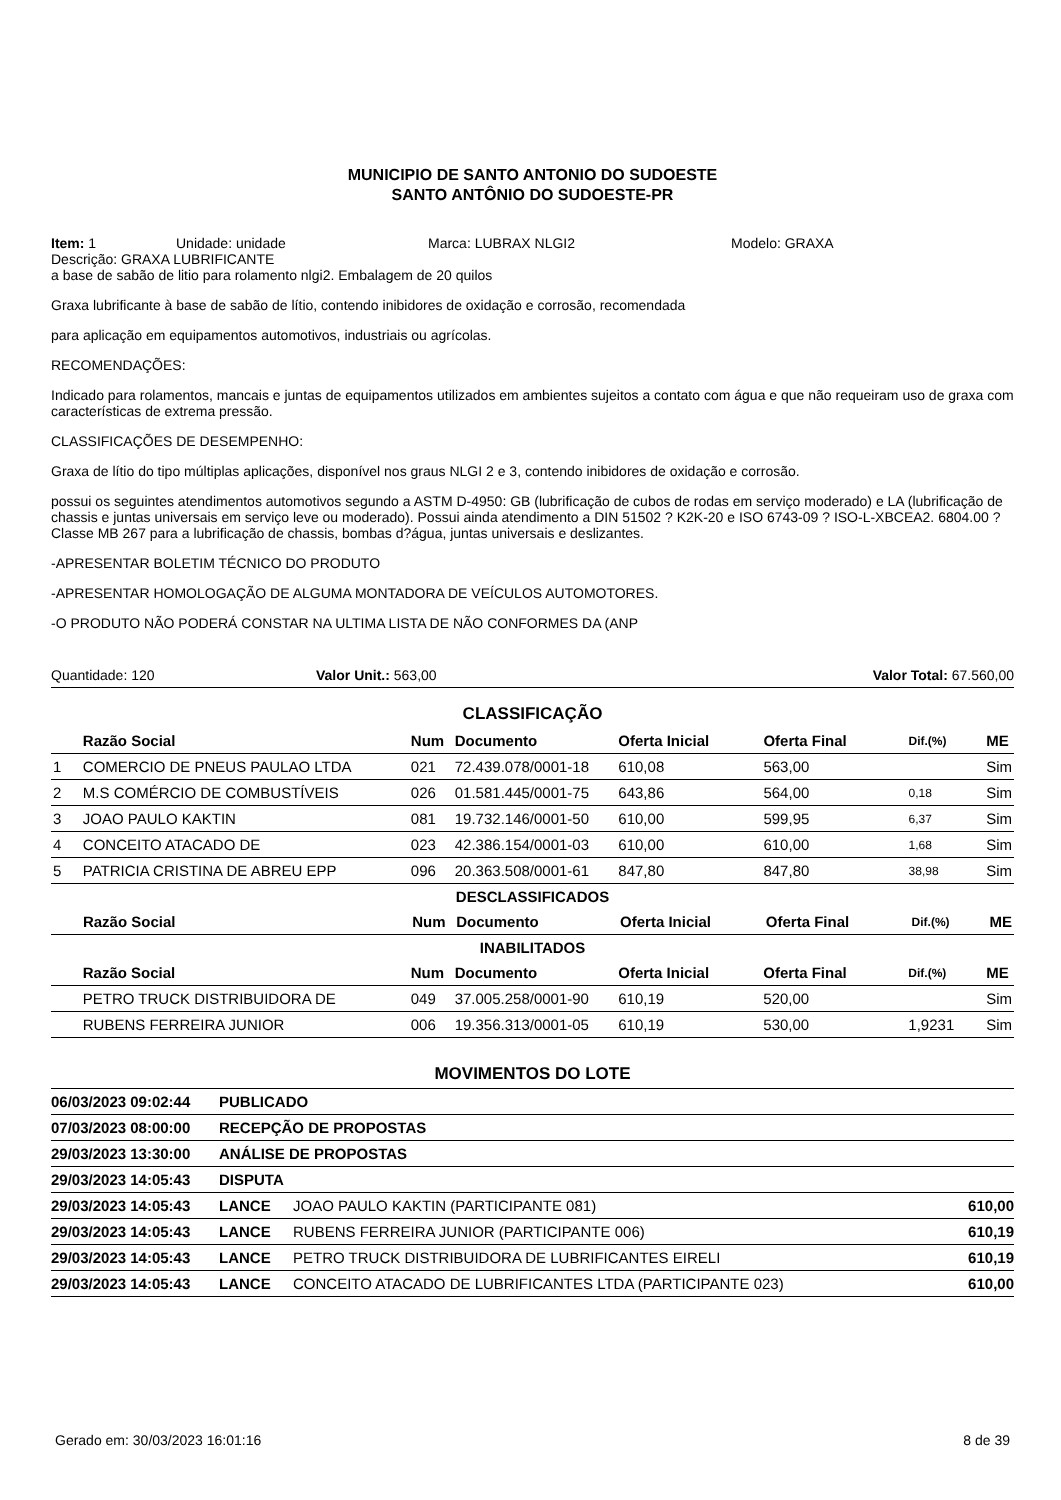MUNICIPIO DE SANTO ANTONIO DO SUDOESTE
SANTO ANTÔNIO DO SUDOESTE-PR
Item: 1 Unidade: unidade Marca: LUBRAX NLGI2 Modelo: GRAXA
Descrição: GRAXA LUBRIFICANTE
a base de sabão de litio para rolamento nlgi2. Embalagem de 20 quilos
Graxa lubrificante à base de sabão de lítio, contendo inibidores de oxidação e corrosão, recomendada
para aplicação em equipamentos automotivos, industriais ou agrícolas.
RECOMENDAÇÕES:
Indicado para rolamentos, mancais e juntas de equipamentos utilizados em ambientes sujeitos a contato com água e que não requeiram uso de graxa com características de extrema pressão.
CLASSIFICAÇÕES DE DESEMPENHO:
Graxa de lítio do tipo múltiplas aplicações, disponível nos graus NLGI 2 e 3, contendo inibidores de oxidação e corrosão.
possui os seguintes atendimentos automotivos segundo a ASTM D-4950: GB (lubrificação de cubos de rodas em serviço moderado) e LA (lubrificação de chassis e juntas universais em serviço leve ou moderado). Possui ainda atendimento a DIN 51502 ? K2K-20 e ISO 6743-09 ? ISO-L-XBCEA2. 6804.00 ? Classe MB 267 para a lubrificação de chassis, bombas d?água, juntas universais e deslizantes.
-APRESENTAR BOLETIM TÉCNICO DO PRODUTO
-APRESENTAR HOMOLOGAÇÃO DE ALGUMA MONTADORA DE VEÍCULOS AUTOMOTORES.
-O PRODUTO NÃO PODERÁ CONSTAR NA ULTIMA LISTA DE NÃO CONFORMES DA (ANP
Quantidade: 120 Valor Unit.: 563,00 Valor Total: 67.560,00
CLASSIFICAÇÃO
| | Razão Social | Num | Documento | Oferta Inicial | Oferta Final | Dif.(%) | ME |
| --- | --- | --- | --- | --- | --- | --- | --- |
| 1 | COMERCIO DE PNEUS PAULAO LTDA | 021 | 72.439.078/0001-18 | 610,08 | 563,00 | | Sim |
| 2 | M.S COMÉRCIO DE COMBUSTÍVEIS | 026 | 01.581.445/0001-75 | 643,86 | 564,00 | 0,18 | Sim |
| 3 | JOAO PAULO KAKTIN | 081 | 19.732.146/0001-50 | 610,00 | 599,95 | 6,37 | Sim |
| 4 | CONCEITO ATACADO DE | 023 | 42.386.154/0001-03 | 610,00 | 610,00 | 1,68 | Sim |
| 5 | PATRICIA CRISTINA DE ABREU EPP | 096 | 20.363.508/0001-61 | 847,80 | 847,80 | 38,98 | Sim |
DESCLASSIFICADOS
| | Razão Social | Num | Documento | Oferta Inicial | Oferta Final | Dif.(%) | ME |
| --- | --- | --- | --- | --- | --- | --- | --- |
INABILITADOS
| | Razão Social | Num | Documento | Oferta Inicial | Oferta Final | Dif.(%) | ME |
| --- | --- | --- | --- | --- | --- | --- | --- |
| | PETRO TRUCK DISTRIBUIDORA DE | 049 | 37.005.258/0001-90 | 610,19 | 520,00 | | Sim |
| | RUBENS FERREIRA JUNIOR | 006 | 19.356.313/0001-05 | 610,19 | 530,00 | 1,9231 | Sim |
MOVIMENTOS DO LOTE
| 06/03/2023 09:02:44 | PUBLICADO | | |
| 07/03/2023 08:00:00 | RECEPÇÃO DE PROPOSTAS | | |
| 29/03/2023 13:30:00 | ANÁLISE DE PROPOSTAS | | |
| 29/03/2023 14:05:43 | DISPUTA | | |
| 29/03/2023 14:05:43 | LANCE | JOAO PAULO KAKTIN (PARTICIPANTE 081) | 610,00 |
| 29/03/2023 14:05:43 | LANCE | RUBENS FERREIRA JUNIOR (PARTICIPANTE 006) | 610,19 |
| 29/03/2023 14:05:43 | LANCE | PETRO TRUCK DISTRIBUIDORA DE LUBRIFICANTES EIRELI | 610,19 |
| 29/03/2023 14:05:43 | LANCE | CONCEITO ATACADO DE LUBRIFICANTES LTDA (PARTICIPANTE 023) | 610,00 |
Gerado em: 30/03/2023 16:01:16 8 de 39